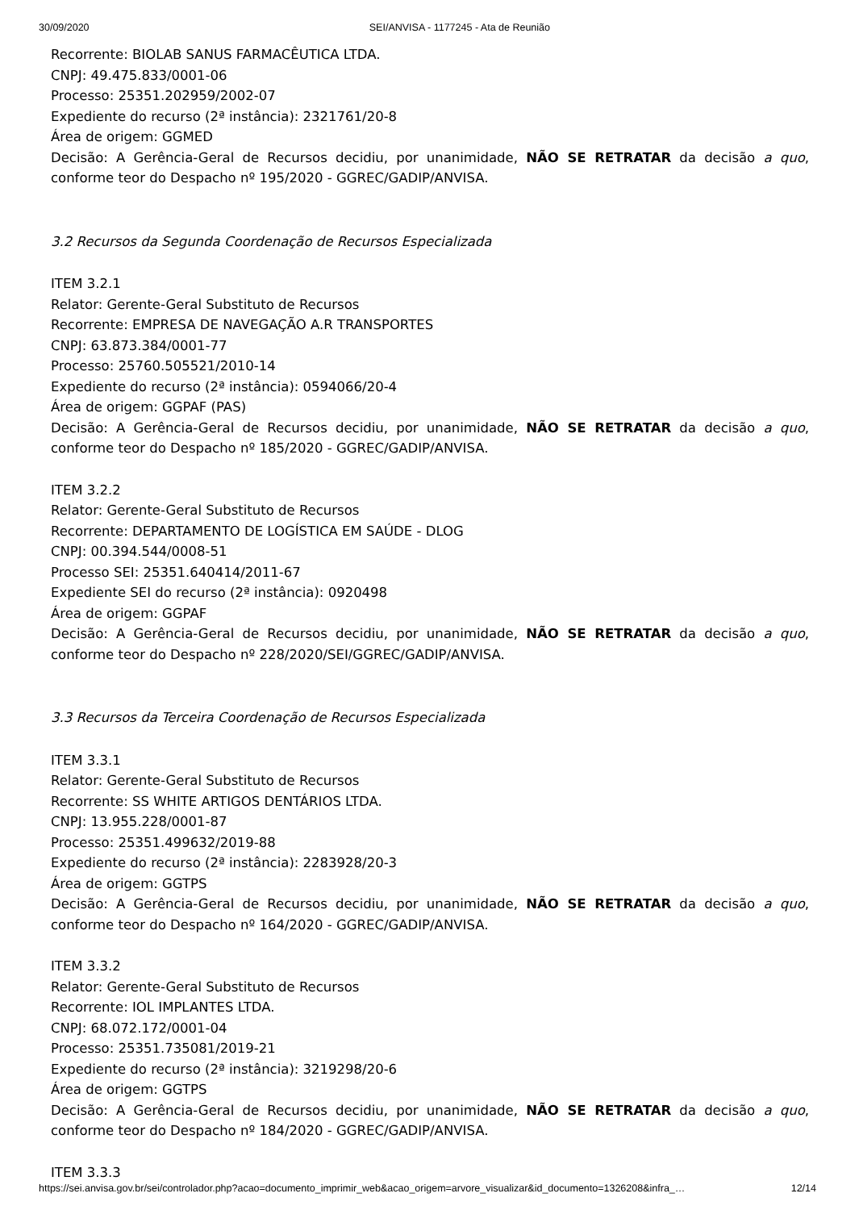30/09/2020 SEI/ANVISA - 1177245 - Ata de Reunião
Recorrente: BIOLAB SANUS FARMACÊUTICA LTDA.
CNPJ: 49.475.833/0001-06
Processo: 25351.202959/2002-07
Expediente do recurso (2ª instância): 2321761/20-8
Área de origem: GGMED
Decisão: A Gerência-Geral de Recursos decidiu, por unanimidade, NÃO SE RETRATAR da decisão a quo, conforme teor do Despacho nº 195/2020 - GGREC/GADIP/ANVISA.
3.2 Recursos da Segunda Coordenação de Recursos Especializada
ITEM 3.2.1
Relator: Gerente-Geral Substituto de Recursos
Recorrente: EMPRESA DE NAVEGAÇÃO A.R TRANSPORTES
CNPJ: 63.873.384/0001-77
Processo: 25760.505521/2010-14
Expediente do recurso (2ª instância): 0594066/20-4
Área de origem: GGPAF (PAS)
Decisão: A Gerência-Geral de Recursos decidiu, por unanimidade, NÃO SE RETRATAR da decisão a quo, conforme teor do Despacho nº 185/2020 - GGREC/GADIP/ANVISA.
ITEM 3.2.2
Relator: Gerente-Geral Substituto de Recursos
Recorrente: DEPARTAMENTO DE LOGÍSTICA EM SAÚDE - DLOG
CNPJ: 00.394.544/0008-51
Processo SEI: 25351.640414/2011-67
Expediente SEI do recurso (2ª instância): 0920498
Área de origem: GGPAF
Decisão: A Gerência-Geral de Recursos decidiu, por unanimidade, NÃO SE RETRATAR da decisão a quo, conforme teor do Despacho nº 228/2020/SEI/GGREC/GADIP/ANVISA.
3.3 Recursos da Terceira Coordenação de Recursos Especializada
ITEM 3.3.1
Relator: Gerente-Geral Substituto de Recursos
Recorrente: SS WHITE ARTIGOS DENTÁRIOS LTDA.
CNPJ: 13.955.228/0001-87
Processo: 25351.499632/2019-88
Expediente do recurso (2ª instância): 2283928/20-3
Área de origem: GGTPS
Decisão: A Gerência-Geral de Recursos decidiu, por unanimidade, NÃO SE RETRATAR da decisão a quo, conforme teor do Despacho nº 164/2020 - GGREC/GADIP/ANVISA.
ITEM 3.3.2
Relator: Gerente-Geral Substituto de Recursos
Recorrente: IOL IMPLANTES LTDA.
CNPJ: 68.072.172/0001-04
Processo: 25351.735081/2019-21
Expediente do recurso (2ª instância): 3219298/20-6
Área de origem: GGTPS
Decisão: A Gerência-Geral de Recursos decidiu, por unanimidade, NÃO SE RETRATAR da decisão a quo, conforme teor do Despacho nº 184/2020 - GGREC/GADIP/ANVISA.
ITEM 3.3.3
https://sei.anvisa.gov.br/sei/controlador.php?acao=documento_imprimir_web&acao_origem=arvore_visualizar&id_documento=1326208&infra_… 12/14